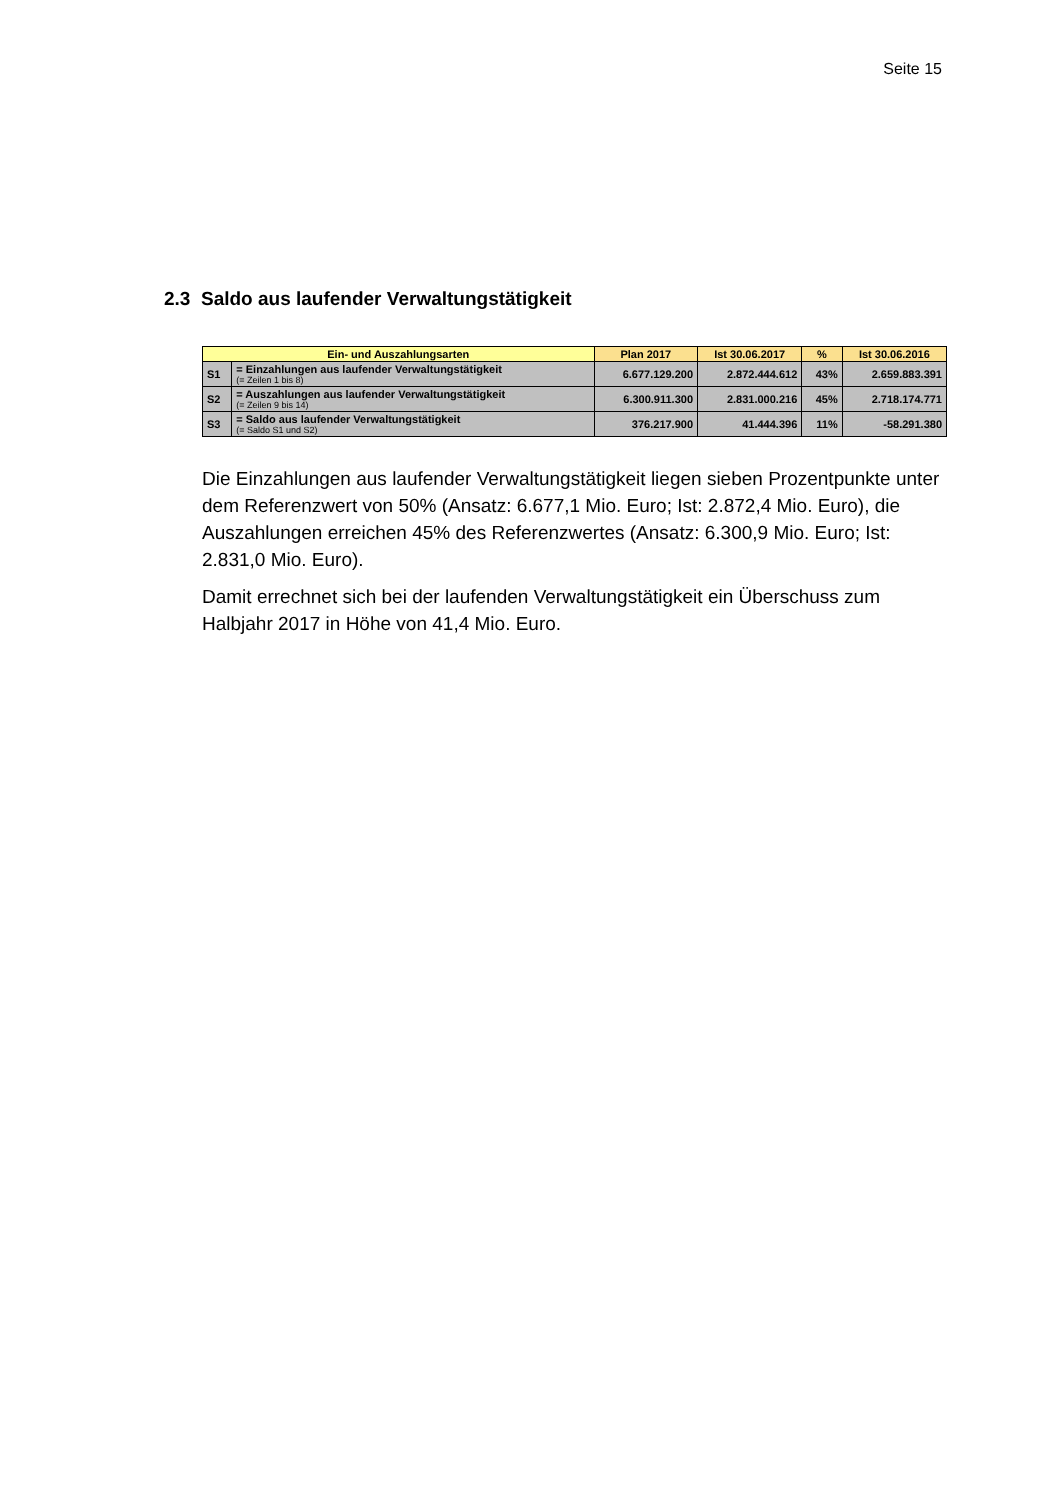Seite 15
2.3 Saldo aus laufender Verwaltungstätigkeit
| Ein- und Auszahlungsarten | | Plan 2017 | Ist 30.06.2017 | % | Ist 30.06.2016 |
| --- | --- | --- | --- | --- | --- |
| S1 | = Einzahlungen aus laufender Verwaltungstätigkeit (= Zeilen 1 bis 8) | 6.677.129.200 | 2.872.444.612 | 43% | 2.659.883.391 |
| S2 | = Auszahlungen aus laufender Verwaltungstätigkeit (= Zeilen 9 bis 14) | 6.300.911.300 | 2.831.000.216 | 45% | 2.718.174.771 |
| S3 | = Saldo aus laufender Verwaltungstätigkeit (= Saldo S1 und S2) | 376.217.900 | 41.444.396 | 11% | -58.291.380 |
Die Einzahlungen aus laufender Verwaltungstätigkeit liegen sieben Prozentpunkte unter dem Referenzwert von 50% (Ansatz: 6.677,1 Mio. Euro; Ist: 2.872,4 Mio. Euro), die Auszahlungen erreichen 45% des Referenzwertes (Ansatz: 6.300,9 Mio. Euro; Ist: 2.831,0 Mio. Euro).
Damit errechnet sich bei der laufenden Verwaltungstätigkeit ein Überschuss zum Halbjahr 2017 in Höhe von 41,4 Mio. Euro.